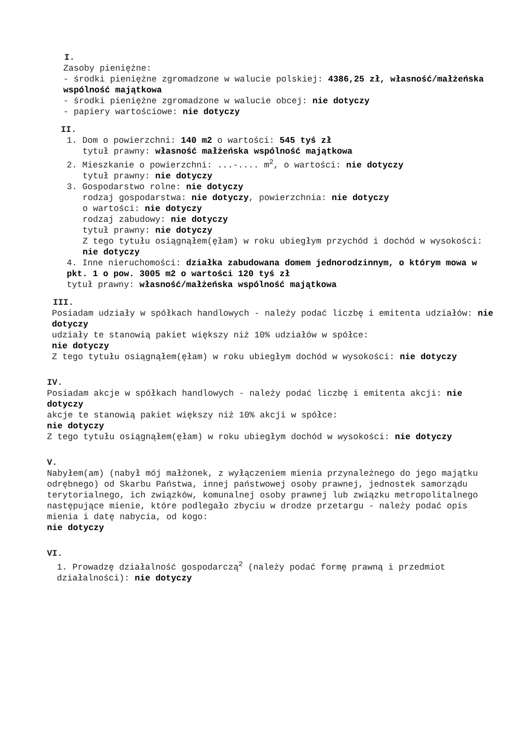I.
Zasoby pieniężne:
- środki pieniężne zgromadzone w walucie polskiej: 4386,25 zł, własność/małżeńska wspólność majątkowa
- środki pieniężne zgromadzone w walucie obcej: nie dotyczy
- papiery wartościowe: nie dotyczy
II.
1. Dom o powierzchni: 140 m2 o wartości: 545 tyś zł
tytuł prawny: własność małżeńska wspólność majątkowa
2. Mieszkanie o powierzchni: ...-.... m<sup>2</sup>, o wartości: nie dotyczy
tytuł prawny: nie dotyczy
3. Gospodarstwo rolne: nie dotyczy
rodzaj gospodarstwa: nie dotyczy, powierzchnia: nie dotyczy
o wartości: nie dotyczy
rodzaj zabudowy: nie dotyczy
tytuł prawny: nie dotyczy
Z tego tytułu osiągnąłem(ęłam) w roku ubiegłym przychód i dochód w wysokości: nie dotyczy
4. Inne nieruchomości: działka zabudowana domem jednorodzinnym, o którym mowa w pkt. 1 o pow. 3005 m2 o wartości 120 tyś zł
tytuł prawny: własność/małżeńska wspólność majątkowa
III.
Posiadam udziały w spółkach handlowych - należy podać liczbę i emitenta udziałów: nie dotyczy
udziały te stanowią pakiet większy niż 10% udziałów w spółce:
nie dotyczy
Z tego tytułu osiągnąłem(ęłam) w roku ubiegłym dochód w wysokości: nie dotyczy
IV.
Posiadam akcje w spółkach handlowych - należy podać liczbę i emitenta akcji: nie dotyczy
akcje te stanowią pakiet większy niż 10% akcji w spółce:
nie dotyczy
Z tego tytułu osiągnąłem(ęłam) w roku ubiegłym dochód w wysokości: nie dotyczy
V.
Nabyłem(am) (nabył mój małżonek, z wyłączeniem mienia przynależnego do jego majątku odrębnego) od Skarbu Państwa, innej państwowej osoby prawnej, jednostek samorządu terytorialnego, ich związków, komunalnej osoby prawnej lub związku metropolitalnego następujące mienie, które podlegało zbyciu w drodze przetargu - należy podać opis mienia i datę nabycia, od kogo:
nie dotyczy
VI.
1. Prowadzę działalność gospodarczą<sup>2</sup> (należy podać formę prawną i przedmiot działalności): nie dotyczy